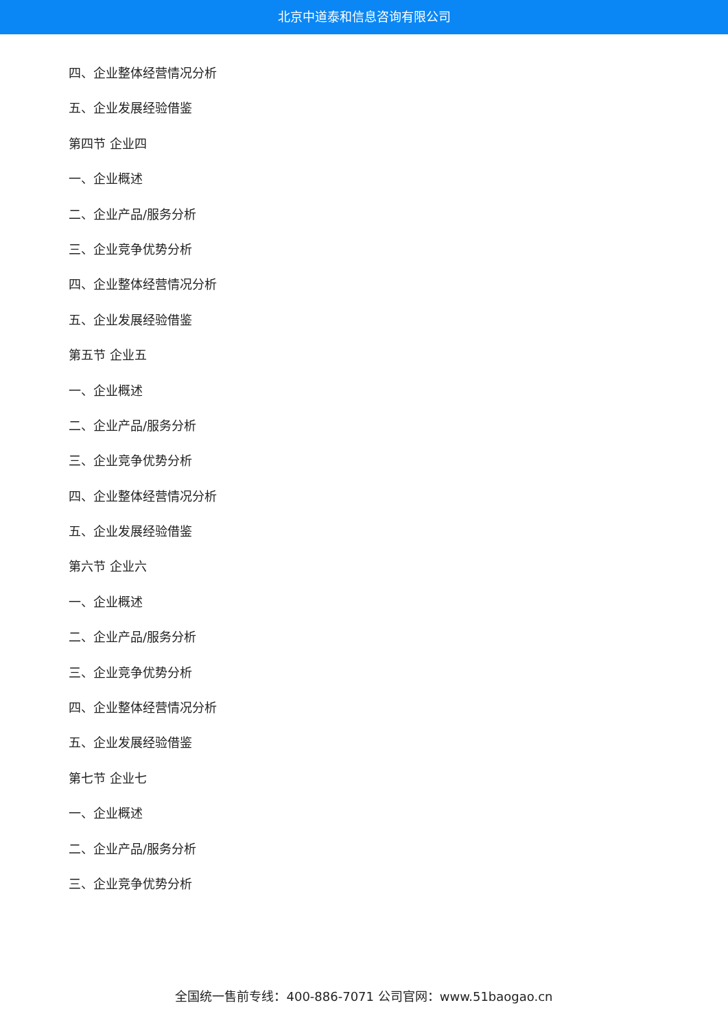北京中道泰和信息咨询有限公司
四、企业整体经营情况分析
五、企业发展经验借鉴
第四节 企业四
一、企业概述
二、企业产品/服务分析
三、企业竞争优势分析
四、企业整体经营情况分析
五、企业发展经验借鉴
第五节 企业五
一、企业概述
二、企业产品/服务分析
三、企业竞争优势分析
四、企业整体经营情况分析
五、企业发展经验借鉴
第六节 企业六
一、企业概述
二、企业产品/服务分析
三、企业竞争优势分析
四、企业整体经营情况分析
五、企业发展经验借鉴
第七节 企业七
一、企业概述
二、企业产品/服务分析
三、企业竞争优势分析
全国统一售前专线：400-886-7071 公司官网：www.51baogao.cn